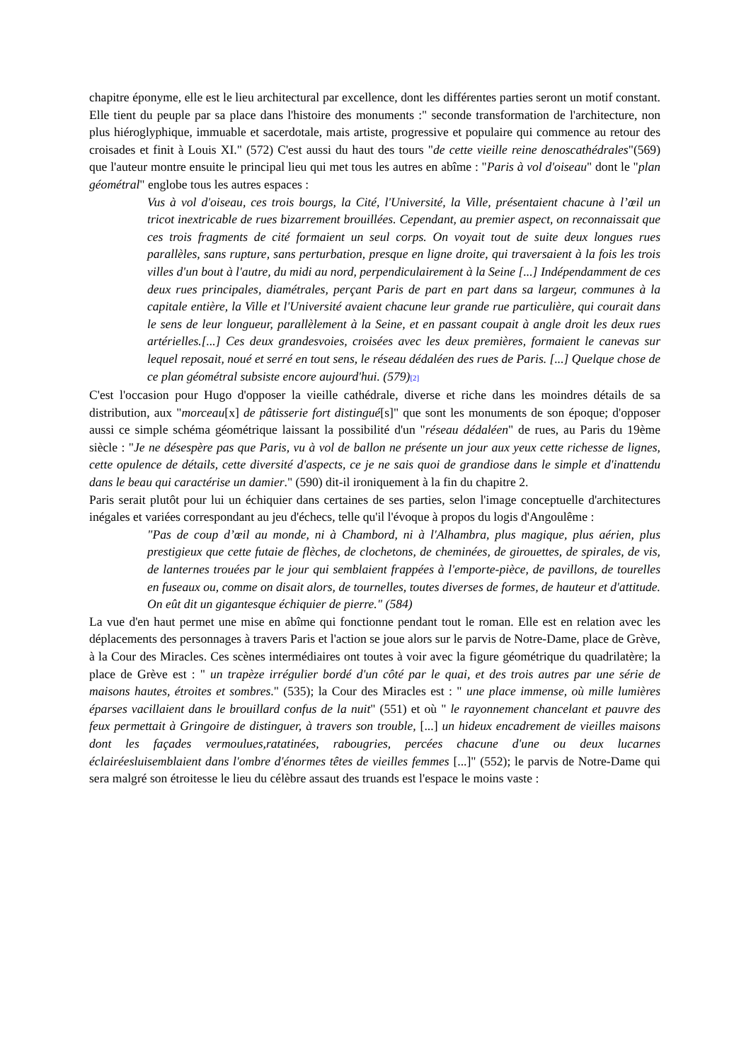chapitre éponyme, elle est le lieu architectural par excellence, dont les différentes parties seront un motif constant. Elle tient du peuple par sa place dans l'histoire des monuments :" seconde transformation de l'architecture, non plus hiéroglyphique, immuable et sacerdotale, mais artiste, progressive et populaire qui commence au retour des croisades et finit à Louis XI." (572) C'est aussi du haut des tours "de cette vieille reine denoscathédrales"(569) que l'auteur montre ensuite le principal lieu qui met tous les autres en abîme : "Paris à vol d'oiseau" dont le "plan géométral" englobe tous les autres espaces :
Vus à vol d'oiseau, ces trois bourgs, la Cité, l'Université, la Ville, présentaient chacune à l’œil un tricot inextricable de rues bizarrement brouillées. Cependant, au premier aspect, on reconnaissait que ces trois fragments de cité formaient un seul corps. On voyait tout de suite deux longues rues parallèles, sans rupture, sans perturbation, presque en ligne droite, qui traversaient à la fois les trois villes d'un bout à l'autre, du midi au nord, perpendiculairement à la Seine [...] Indépendamment de ces deux rues principales, diamétrales, perçant Paris de part en part dans sa largeur, communes à la capitale entière, la Ville et l'Université avaient chacune leur grande rue particulière, qui courait dans le sens de leur longueur, parallèlement à la Seine, et en passant coupait à angle droit les deux rues artérielles.[...] Ces deux grandesvoies, croisées avec les deux premières, formaient le canevas sur lequel reposait, noué et serré en tout sens, le réseau dédaléen des rues de Paris. [...] Quelque chose de ce plan géométral subsiste encore aujourd'hui. (579)[2]
C'est l'occasion pour Hugo d'opposer la vieille cathédrale, diverse et riche dans les moindres détails de sa distribution, aux "morceau[x] de pâtisserie fort distingué[s]" que sont les monuments de son époque; d'opposer aussi ce simple schéma géométrique laissant la possibilité d'un "réseau dédaléen" de rues, au Paris du 19ème siècle : "Je ne désespère pas que Paris, vu à vol de ballon ne présente un jour aux yeux cette richesse de lignes, cette opulence de détails, cette diversité d'aspects, ce je ne sais quoi de grandiose dans le simple et d'inattendu dans le beau qui caractérise un damier." (590) dit-il ironiquement à la fin du chapitre 2.
Paris serait plutôt pour lui un échiquier dans certaines de ses parties, selon l'image conceptuelle d'architectures inégales et variées correspondant au jeu d'échecs, telle qu'il l'évoque à propos du logis d'Angoulême :
"Pas de coup d’œil au monde, ni à Chambord, ni à l'Alhambra, plus magique, plus aérien, plus prestigieux que cette futaie de flèches, de clochetons, de cheminées, de girouettes, de spirales, de vis, de lanternes trouées par le jour qui semblaient frappées à l'emporte-pièce, de pavillons, de tourelles en fuseaux ou, comme on disait alors, de tournelles, toutes diverses de formes, de hauteur et d'attitude. On eût dit un gigantesque échiquier de pierre." (584)
La vue d'en haut permet une mise en abîme qui fonctionne pendant tout le roman. Elle est en relation avec les déplacements des personnages à travers Paris et l'action se joue alors sur le parvis de Notre-Dame, place de Grève, à la Cour des Miracles. Ces scènes intermédiaires ont toutes à voir avec la figure géométrique du quadrilatère; la place de Grève est : " un trapèze irrégulier bordé d'un côté par le quai, et des trois autres par une série de maisons hautes, étroites et sombres." (535); la Cour des Miracles est : " une place immense, où mille lumières éparses vacillaient dans le brouillard confus de la nuit" (551) et où " le rayonnement chancelant et pauvre des feux permettait à Gringoire de distinguer, à travers son trouble, [...] un hideux encadrement de vieilles maisons dont les façades vermoulues,ratatinées, rabougries, percées chacune d'une ou deux lucarnes éclairéesluisemblaient dans l'ombre d'énormes têtes de vieilles femmes [...]" (552); le parvis de Notre-Dame qui sera malgré son étroitesse le lieu du célèbre assaut des truands est l'espace le moins vaste :